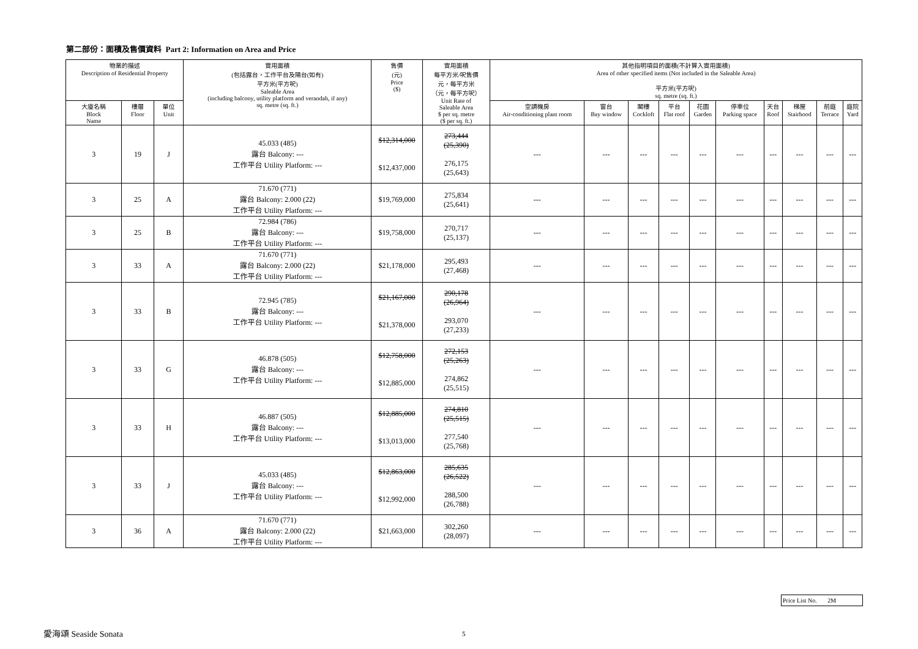第二部份：面積及售價資料 Part 2: Information on Area and Price
| 物業的描述 Description of Residential Property | | | 實用面積 (包括露台，工作平台及陽台(如有) 平方米(平方呎) Saleable Area (including balcony, utility platform and verandah, if any) sq. metre (sq. ft.) | 售價 (元) Price ($) | 實用面積 每平方米/呎售價 元，每平方米 （元，每平方呎） Unit Rate of Saleable Area $ per sq. metre ($ per sq. ft.) | 其他指明項目的面積(不計算入實用面積) Area of other specified items (Not included in the Saleable Area) 平方米(平方呎) sq. metre (sq. ft.) | | | | | | | | | |
| --- | --- | --- | --- | --- | --- | --- | --- | --- | --- | --- | --- | --- | --- | --- | --- |
| 大廈名稱 Block Name | 樓層 Floor | 單位 Unit | | | | 空調機房 Air-conditioning plant room | 窗台 Bay window | 閣樓 Cockloft | 平台 Flat roof | 花園 Garden | 停車位 Parking space | 天台 Roof | 梯屋 Stairhood | 前庭 Terrace | 庭院 Yard |
| 3 | 19 | J | 45.033 (485) 露台 Balcony: --- 工作平台 Utility Platform: --- | $12,314,000 $12,437,000 | 273,444 (25,390) 276,175 (25,643) | --- | --- | --- | --- | --- | --- | --- | --- | --- | --- |
| 3 | 25 | A | 71.670 (771) 露台 Balcony: 2.000 (22) 工作平台 Utility Platform: --- | $19,769,000 | 275,834 (25,641) | --- | --- | --- | --- | --- | --- | --- | --- | --- | --- |
| 3 | 25 | B | 72.984 (786) 露台 Balcony: --- 工作平台 Utility Platform: --- | $19,758,000 | 270,717 (25,137) | --- | --- | --- | --- | --- | --- | --- | --- | --- | --- |
| 3 | 33 | A | 71.670 (771) 露台 Balcony: 2.000 (22) 工作平台 Utility Platform: --- | $21,178,000 | 295,493 (27,468) | --- | --- | --- | --- | --- | --- | --- | --- | --- | --- |
| 3 | 33 | B | 72.945 (785) 露台 Balcony: --- 工作平台 Utility Platform: --- | $21,167,000 $21,378,000 | 290,178 (26,964) 293,070 (27,233) | --- | --- | --- | --- | --- | --- | --- | --- | --- | --- |
| 3 | 33 | G | 46.878 (505) 露台 Balcony: --- 工作平台 Utility Platform: --- | $12,758,000 $12,885,000 | 272,153 (25,263) 274,862 (25,515) | --- | --- | --- | --- | --- | --- | --- | --- | --- | --- |
| 3 | 33 | H | 46.887 (505) 露台 Balcony: --- 工作平台 Utility Platform: --- | $12,885,000 $13,013,000 | 274,810 (25,515) 277,540 (25,768) | --- | --- | --- | --- | --- | --- | --- | --- | --- | --- |
| 3 | 33 | J | 45.033 (485) 露台 Balcony: --- 工作平台 Utility Platform: --- | $12,863,000 $12,992,000 | 285,635 (26,522) 288,500 (26,788) | --- | --- | --- | --- | --- | --- | --- | --- | --- | --- |
| 3 | 36 | A | 71.670 (771) 露台 Balcony: 2.000 (22) 工作平台 Utility Platform: --- | $21,663,000 | 302,260 (28,097) | --- | --- | --- | --- | --- | --- | --- | --- | --- | --- |
Price List No. 2M
愛海頌 Seaside Sonata 5